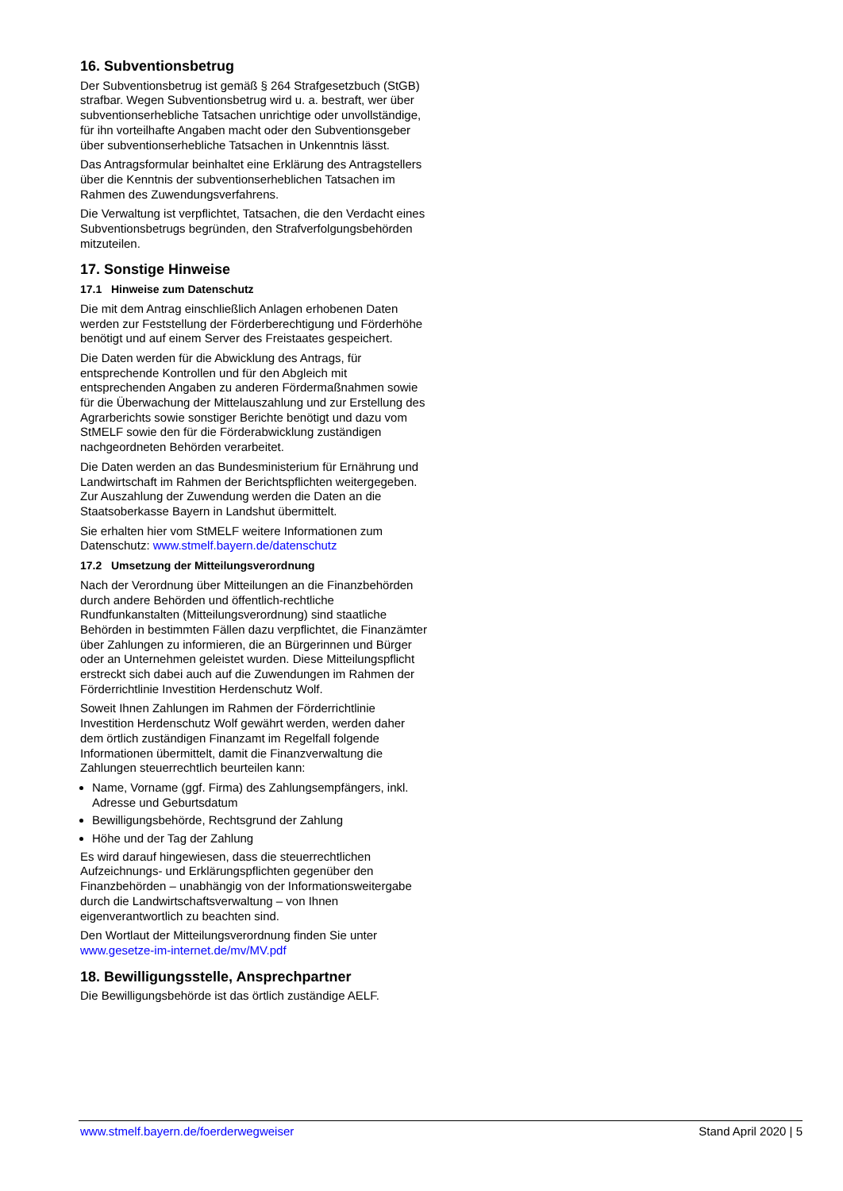16. Subventionsbetrug
Der Subventionsbetrug ist gemäß § 264 Strafgesetzbuch (StGB) strafbar. Wegen Subventionsbetrug wird u. a. bestraft, wer über subventionserhebliche Tatsachen unrichtige oder unvollständige, für ihn vorteilhafte Angaben macht oder den Subventionsgeber über subventionserhebliche Tatsachen in Unkenntnis lässt.
Das Antragsformular beinhaltet eine Erklärung des Antragstellers über die Kenntnis der subventionserheblichen Tatsachen im Rahmen des Zuwendungsverfahrens.
Die Verwaltung ist verpflichtet, Tatsachen, die den Verdacht eines Subventionsbetrugs begründen, den Strafverfolgungsbehörden mitzuteilen.
17. Sonstige Hinweise
17.1 Hinweise zum Datenschutz
Die mit dem Antrag einschließlich Anlagen erhobenen Daten werden zur Feststellung der Förderberechtigung und Förderhöhe benötigt und auf einem Server des Freistaates gespeichert.
Die Daten werden für die Abwicklung des Antrags, für entsprechende Kontrollen und für den Abgleich mit entsprechenden Angaben zu anderen Fördermaßnahmen sowie für die Überwachung der Mittelauszahlung und zur Erstellung des Agrarberichts sowie sonstiger Berichte benötigt und dazu vom StMELF sowie den für die Förderabwicklung zuständigen nachgeordneten Behörden verarbeitet.
Die Daten werden an das Bundesministerium für Ernährung und Landwirtschaft im Rahmen der Berichtspflichten weitergegeben. Zur Auszahlung der Zuwendung werden die Daten an die Staatsoberkasse Bayern in Landshut übermittelt.
Sie erhalten hier vom StMELF weitere Informationen zum Datenschutz: www.stmelf.bayern.de/datenschutz
17.2 Umsetzung der Mitteilungsverordnung
Nach der Verordnung über Mitteilungen an die Finanzbehörden durch andere Behörden und öffentlich-rechtliche Rundfunkanstalten (Mitteilungsverordnung) sind staatliche Behörden in bestimmten Fällen dazu verpflichtet, die Finanzämter über Zahlungen zu informieren, die an Bürgerinnen und Bürger oder an Unternehmen geleistet wurden. Diese Mitteilungspflicht erstreckt sich dabei auch auf die Zuwendungen im Rahmen der Förderrichtlinie Investition Herdenschutz Wolf.
Soweit Ihnen Zahlungen im Rahmen der Förderrichtlinie Investition Herdenschutz Wolf gewährt werden, werden daher dem örtlich zuständigen Finanzamt im Regelfall folgende Informationen übermittelt, damit die Finanzverwaltung die Zahlungen steuerrechtlich beurteilen kann:
Name, Vorname (ggf. Firma) des Zahlungsempfängers, inkl. Adresse und Geburtsdatum
Bewilligungsbehörde, Rechtsgrund der Zahlung
Höhe und der Tag der Zahlung
Es wird darauf hingewiesen, dass die steuerrechtlichen Aufzeichnungs- und Erklärungspflichten gegenüber den Finanzbehörden – unabhängig von der Informationsweitergabe durch die Landwirtschaftsverwaltung – von Ihnen eigenverantwortlich zu beachten sind.
Den Wortlaut der Mitteilungsverordnung finden Sie unter www.gesetze-im-internet.de/mv/MV.pdf
18. Bewilligungsstelle, Ansprechpartner
Die Bewilligungsbehörde ist das örtlich zuständige AELF.
www.stmelf.bayern.de/foerderwegweiser Stand April 2020 | 5